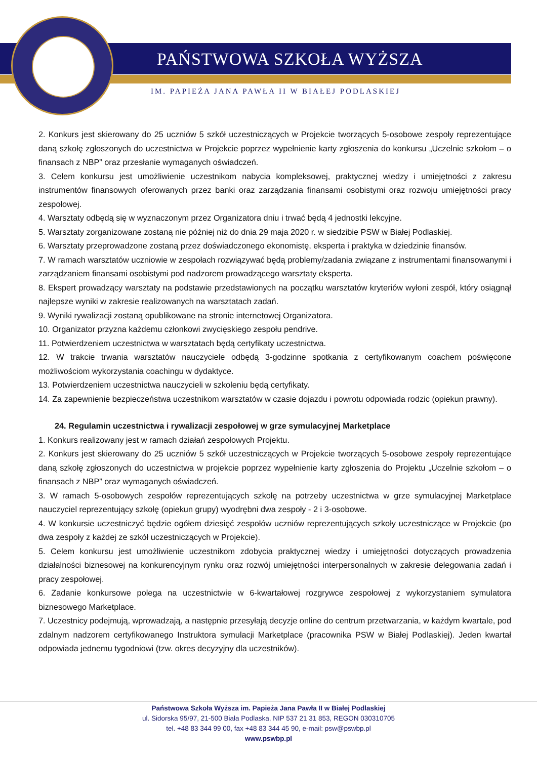PAŃSTWOWA SZKOŁA WYŻSZA
IM. PAPIEŻA JANA PAWŁA II W BIAŁEJ PODLASKIEJ
2. Konkurs jest skierowany do 25 uczniów 5 szkół uczestniczących w Projekcie tworzących 5-osobowe zespoły reprezentujące daną szkołę zgłoszonych do uczestnictwa w Projekcie poprzez wypełnienie karty zgłoszenia do konkursu „Uczelnie szkołom – o finansach z NBP” oraz przesłanie wymaganych oświadczeń.
3. Celem konkursu jest umożliwienie uczestnikom nabycia kompleksowej, praktycznej wiedzy i umiejętności z zakresu instrumentów finansowych oferowanych przez banki oraz zarządzania finansami osobistymi oraz rozwoju umiejętności pracy zespołowej.
4. Warsztaty odbędą się w wyznaczonym przez Organizatora dniu i trwać będą 4 jednostki lekcyjne.
5. Warsztaty zorganizowane zostaną nie później niż do dnia 29 maja 2020 r. w siedzibie PSW w Białej Podlaskiej.
6. Warsztaty przeprowadzone zostaną przez doświadczonego ekonomistę, eksperta i praktyka w dziedzinie finansów.
7. W ramach warsztatów uczniowie w zespołach rozwiązywać będą problemy/zadania związane z instrumentami finansowanymi i zarządzaniem finansami osobistymi pod nadzorem prowadzącego warsztaty eksperta.
8. Ekspert prowadzący warsztaty na podstawie przedstawionych na początku warsztatów kryteriów wyłoni zespół, który osiągnął najlepsze wyniki w zakresie realizowanych na warsztatach zadań.
9. Wyniki rywalizacji zostaną opublikowane na stronie internetowej Organizatora.
10. Organizator przyzna każdemu członkowi zwycięskiego zespołu pendrive.
11. Potwierdzeniem uczestnictwa w warsztatach będą certyfikaty uczestnictwa.
12. W trakcie trwania warsztatów nauczyciele odbędą 3-godzinne spotkania z certyfikowanym coachem poświęcone możliwościom wykorzystania coachingu w dydaktyce.
13. Potwierdzeniem uczestnictwa nauczycieli w szkoleniu będą certyfikaty.
14. Za zapewnienie bezpieczeństwa uczestnikom warsztatów w czasie dojazdu i powrotu odpowiada rodzic (opiekun prawny).
24. Regulamin uczestnictwa i rywalizacji zespołowej w grze symulacyjnej Marketplace
1. Konkurs realizowany jest w ramach działań zespołowych Projektu.
2. Konkurs jest skierowany do 25 uczniów 5 szkół uczestniczących w Projekcie tworzących 5-osobowe zespoły reprezentujące daną szkołę zgłoszonych do uczestnictwa w projekcie poprzez wypełnienie karty zgłoszenia do Projektu „Uczelnie szkołom – o finansach z NBP” oraz wymaganych oświadczeń.
3. W ramach 5-osobowych zespołów reprezentujących szkołę na potrzeby uczestnictwa w grze symulacyjnej Marketplace nauczyciel reprezentujący szkołę (opiekun grupy) wyodrębni dwa zespoły - 2 i 3-osobowe.
4. W konkursie uczestniczyć będzie ogółem dziesięć zespołów uczniów reprezentujących szkoły uczestniczące w Projekcie (po dwa zespoły z każdej ze szkół uczestniczących w Projekcie).
5. Celem konkursu jest umożliwienie uczestnikom zdobycia praktycznej wiedzy i umiejętności dotyczących prowadzenia działalności biznesowej na konkurencyjnym rynku oraz rozwój umiejętności interpersonalnych w zakresie delegowania zadań i pracy zespołowej.
6. Zadanie konkursowe polega na uczestnictwie w 6-kwartałowej rozgrywce zespołowej z wykorzystaniem symulatora biznesowego Marketplace.
7. Uczestnicy podejmują, wprowadzają, a następnie przesyłają decyzje online do centrum przetwarzania, w każdym kwartale, pod zdalnym nadzorem certyfikowanego Instruktora symulacji Marketplace (pracownika PSW w Białej Podlaskiej). Jeden kwartał odpowiada jednemu tygodniowi (tzw. okres decyzyjny dla uczestników).
Państwowa Szkoła Wyższa im. Papieża Jana Pawła II w Białej Podlaskiej
ul. Sidorska 95/97, 21-500 Biała Podlaska, NIP 537 21 31 853, REGON 030310705
tel. +48 83 344 99 00, fax +48 83 344 45 90, e-mail: psw@pswbp.pl
www.pswbp.pl